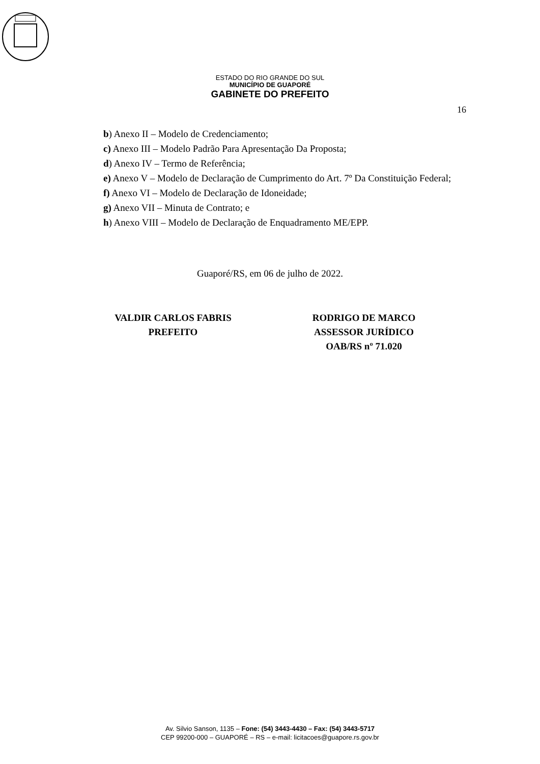ESTADO DO RIO GRANDE DO SUL
MUNICÍPIO DE GUAPORÉ
GABINETE DO PREFEITO
16
b) Anexo II – Modelo de Credenciamento;
c) Anexo III – Modelo Padrão Para Apresentação Da Proposta;
d) Anexo IV – Termo de Referência;
e) Anexo V – Modelo de Declaração de Cumprimento do Art. 7º Da Constituição Federal;
f) Anexo VI – Modelo de Declaração de Idoneidade;
g) Anexo VII – Minuta de Contrato; e
h) Anexo VIII – Modelo de Declaração de Enquadramento ME/EPP.
Guaporé/RS, em 06 de julho de 2022.
VALDIR CARLOS FABRIS
PREFEITO
RODRIGO DE MARCO
ASSESSOR JURÍDICO
OAB/RS nº 71.020
Av. Silvio Sanson, 1135 – Fone: (54) 3443-4430 – Fax: (54) 3443-5717
CEP 99200-000 – GUAPORÉ – RS – e-mail: licitacoes@guapore.rs.gov.br